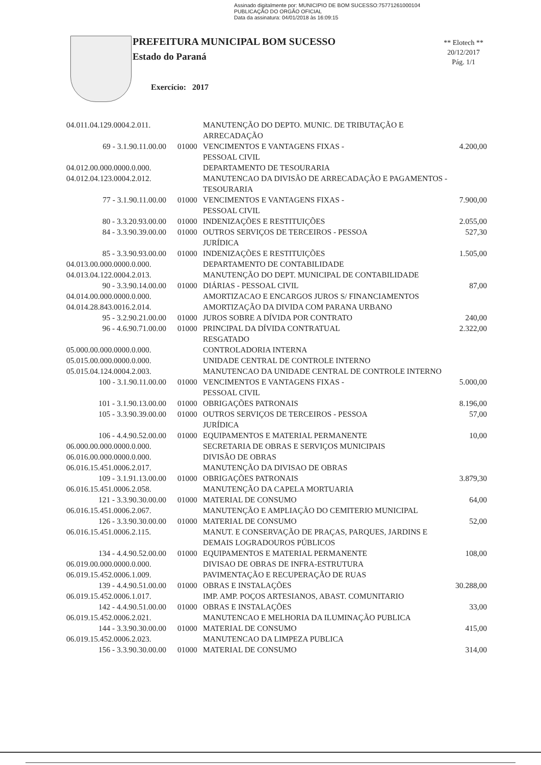Assinado digitalmente por: MUNICIPIO DE BOM SUCESSO:75771261000104
PUBLICAÇÃO DO ORGÃO OFICIAL
Data da assinatura: 04/01/2018 às 16:09:15
PREFEITURA MUNICIPAL BOM SUCESSO
Estado do Paraná
Exercício: 2017
** Elotech **
20/12/2017
Pág. 1/1
| 04.011.04.129.0004.2.011. | | MANUTENÇÃO DO DEPTO. MUNIC. DE TRIBUTAÇÃO E ARRECADAÇÃO | |
| 69 - 3.1.90.11.00.00 | 01000 | VENCIMENTOS E VANTAGENS FIXAS - PESSOAL CIVIL | 4.200,00 |
| 04.012.00.000.0000.0.000. | | DEPARTAMENTO DE TESOURARIA | |
| 04.012.04.123.0004.2.012. | | MANUTENCAO DA DIVISÃO DE ARRECADAÇÃO E PAGAMENTOS - TESOURARIA | |
| 77 - 3.1.90.11.00.00 | 01000 | VENCIMENTOS E VANTAGENS FIXAS - PESSOAL CIVIL | 7.900,00 |
| 80 - 3.3.20.93.00.00 | 01000 | INDENIZAÇÕES E RESTITUIÇÕES | 2.055,00 |
| 84 - 3.3.90.39.00.00 | 01000 | OUTROS SERVIÇOS DE TERCEIROS - PESSOA JURÍDICA | 527,30 |
| 85 - 3.3.90.93.00.00 | 01000 | INDENIZAÇÕES E RESTITUIÇÕES | 1.505,00 |
| 04.013.00.000.0000.0.000. | | DEPARTAMENTO DE CONTABILIDADE | |
| 04.013.04.122.0004.2.013. | | MANUTENÇÃO DO DEPT. MUNICIPAL DE CONTABILIDADE | |
| 90 - 3.3.90.14.00.00 | 01000 | DIÁRIAS - PESSOAL CIVIL | 87,00 |
| 04.014.00.000.0000.0.000. | | AMORTIZACAO E ENCARGOS JUROS S/ FINANCIAMENTOS | |
| 04.014.28.843.0016.2.014. | | AMORTIZAÇÃO DA DIVIDA COM PARANA URBANO | |
| 95 - 3.2.90.21.00.00 | 01000 | JUROS SOBRE A DÍVIDA POR CONTRATO | 240,00 |
| 96 - 4.6.90.71.00.00 | 01000 | PRINCIPAL DA DÍVIDA CONTRATUAL RESGATADO | 2.322,00 |
| 05.000.00.000.0000.0.000. | | CONTROLADORIA INTERNA | |
| 05.015.00.000.0000.0.000. | | UNIDADE CENTRAL DE CONTROLE INTERNO | |
| 05.015.04.124.0004.2.003. | | MANUTENCAO DA UNIDADE CENTRAL DE CONTROLE INTERNO | |
| 100 - 3.1.90.11.00.00 | 01000 | VENCIMENTOS E VANTAGENS FIXAS - PESSOAL CIVIL | 5.000,00 |
| 101 - 3.1.90.13.00.00 | 01000 | OBRIGAÇÕES PATRONAIS | 8.196,00 |
| 105 - 3.3.90.39.00.00 | 01000 | OUTROS SERVIÇOS DE TERCEIROS - PESSOA JURÍDICA | 57,00 |
| 106 - 4.4.90.52.00.00 | 01000 | EQUIPAMENTOS E MATERIAL PERMANENTE | 10,00 |
| 06.000.00.000.0000.0.000. | | SECRETARIA DE OBRAS E SERVIÇOS MUNICIPAIS | |
| 06.016.00.000.0000.0.000. | | DIVISÃO DE OBRAS | |
| 06.016.15.451.0006.2.017. | | MANUTENÇÃO DA DIVISAO DE OBRAS | |
| 109 - 3.1.91.13.00.00 | 01000 | OBRIGAÇÕES PATRONAIS | 3.879,30 |
| 06.016.15.451.0006.2.058. | | MANUTENÇÃO DA CAPELA MORTUARIA | |
| 121 - 3.3.90.30.00.00 | 01000 | MATERIAL DE CONSUMO | 64,00 |
| 06.016.15.451.0006.2.067. | | MANUTENÇÃO E AMPLIAÇÃO DO CEMITERIO MUNICIPAL | |
| 126 - 3.3.90.30.00.00 | 01000 | MATERIAL DE CONSUMO | 52,00 |
| 06.016.15.451.0006.2.115. | | MANUT. E CONSERVAÇÃO DE PRAÇAS, PARQUES, JARDINS E DEMAIS LOGRADOUROS PÚBLICOS | |
| 134 - 4.4.90.52.00.00 | 01000 | EQUIPAMENTOS E MATERIAL PERMANENTE | 108,00 |
| 06.019.00.000.0000.0.000. | | DIVISAO DE OBRAS DE INFRA-ESTRUTURA | |
| 06.019.15.452.0006.1.009. | | PAVIMENTAÇÃO E RECUPERAÇÃO DE RUAS | |
| 139 - 4.4.90.51.00.00 | 01000 | OBRAS E INSTALAÇÕES | 30.288,00 |
| 06.019.15.452.0006.1.017. | | IMP. AMP. POÇOS ARTESIANOS, ABAST. COMUNITARIO | |
| 142 - 4.4.90.51.00.00 | 01000 | OBRAS E INSTALAÇÕES | 33,00 |
| 06.019.15.452.0006.2.021. | | MANUTENCAO E MELHORIA DA ILUMINAÇÃO PUBLICA | |
| 144 - 3.3.90.30.00.00 | 01000 | MATERIAL DE CONSUMO | 415,00 |
| 06.019.15.452.0006.2.023. | | MANUTENCAO DA LIMPEZA PUBLICA | |
| 156 - 3.3.90.30.00.00 | 01000 | MATERIAL DE CONSUMO | 314,00 |